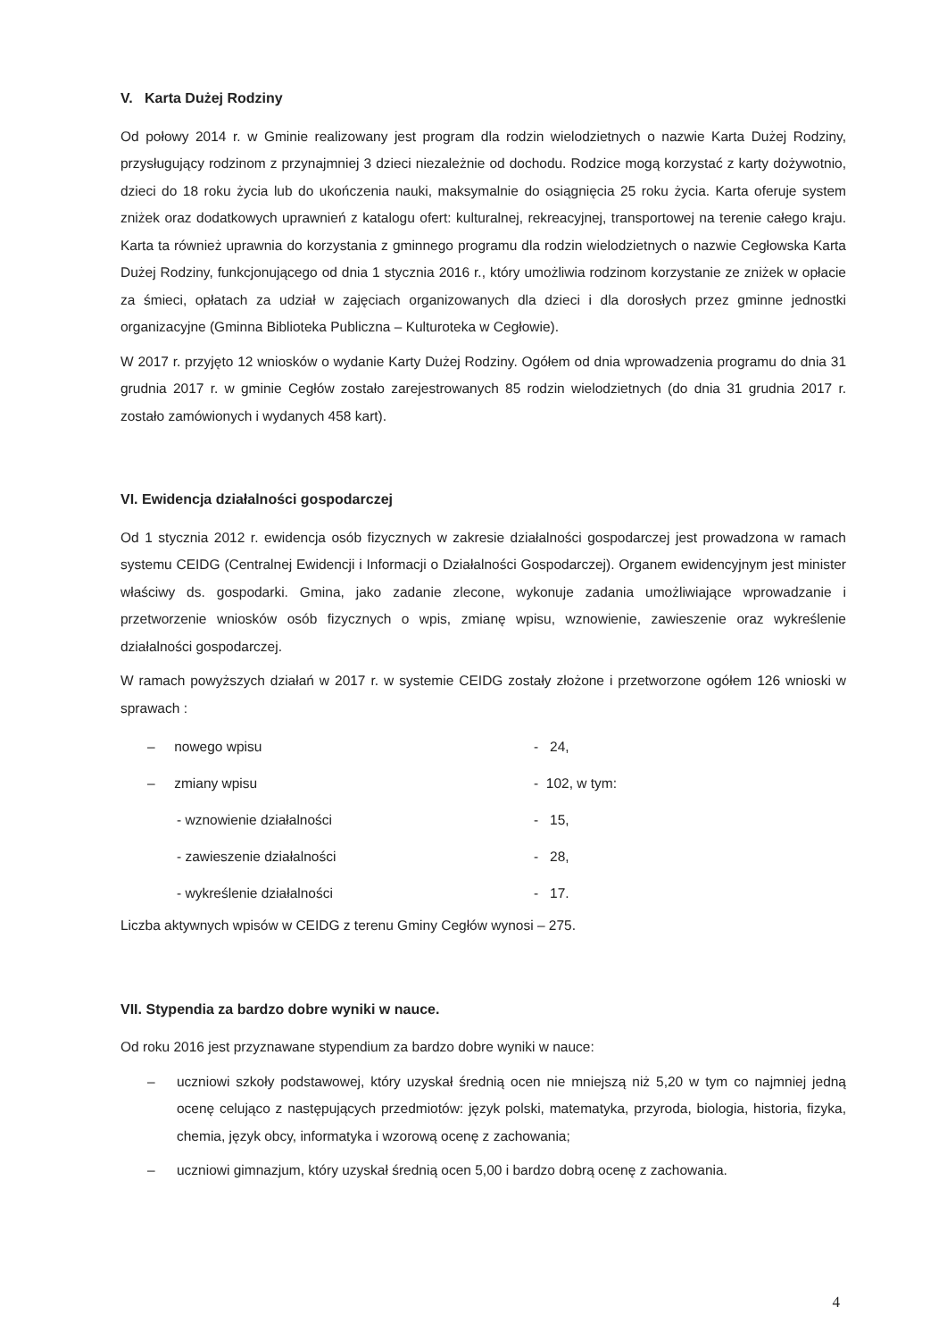V. Karta Dużej Rodziny
Od połowy 2014 r. w Gminie realizowany jest program dla rodzin wielodzietnych o nazwie Karta Dużej Rodziny, przysługujący rodzinom z przynajmniej 3 dzieci niezależnie od dochodu. Rodzice mogą korzystać z karty dożywotnio, dzieci do 18 roku życia lub do ukończenia nauki, maksymalnie do osiągnięcia 25 roku życia. Karta oferuje system zniżek oraz dodatkowych uprawnień z katalogu ofert: kulturalnej, rekreacyjnej, transportowej na terenie całego kraju. Karta ta również uprawnia do korzystania z gminnego programu dla rodzin wielodzietnych o nazwie Cegłowska Karta Dużej Rodziny, funkcjonującego od dnia 1 stycznia 2016 r., który umożliwia rodzinom korzystanie ze zniżek w opłacie za śmieci, opłatach za udział w zajęciach organizowanych dla dzieci i dla dorosłych przez gminne jednostki organizacyjne (Gminna Biblioteka Publiczna – Kulturoteka w Cegłowie).
W 2017 r. przyjęto 12 wniosków o wydanie Karty Dużej Rodziny. Ogółem od dnia wprowadzenia programu do dnia 31 grudnia 2017 r. w gminie Cegłów zostało zarejestrowanych 85 rodzin wielodzietnych (do dnia 31 grudnia 2017 r. zostało zamówionych i wydanych 458 kart).
VI. Ewidencja działalności gospodarczej
Od 1 stycznia 2012 r. ewidencja osób fizycznych w zakresie działalności gospodarczej jest prowadzona w ramach systemu CEIDG (Centralnej Ewidencji i Informacji o Działalności Gospodarczej). Organem ewidencyjnym jest minister właściwy ds. gospodarki. Gmina, jako zadanie zlecone, wykonuje zadania umożliwiające wprowadzanie i przetworzenie wniosków osób fizycznych o wpis, zmianę wpisu, wznowienie, zawieszenie oraz wykreślenie działalności gospodarczej.
W ramach powyższych działań w 2017 r. w systemie CEIDG zostały złożone i przetworzone ogółem 126 wnioski w sprawach :
– nowego wpisu - 24,
– zmiany wpisu - 102, w tym:
- wznowienie działalności - 15,
- zawieszenie działalności - 28,
- wykreślenie działalności - 17.
Liczba aktywnych wpisów w CEIDG z terenu Gminy Cegłów wynosi – 275.
VII. Stypendia za bardzo dobre wyniki w nauce.
Od roku 2016 jest przyznawane stypendium za bardzo dobre wyniki w nauce:
– uczniowi szkoły podstawowej, który uzyskał średnią ocen nie mniejszą niż 5,20 w tym co najmniej jedną ocenę celująco z następujących przedmiotów: język polski, matematyka, przyroda, biologia, historia, fizyka, chemia, język obcy, informatyka i wzorową ocenę z zachowania;
– uczniowi gimnazjum, który uzyskał średnią ocen 5,00 i bardzo dobrą ocenę z zachowania.
4